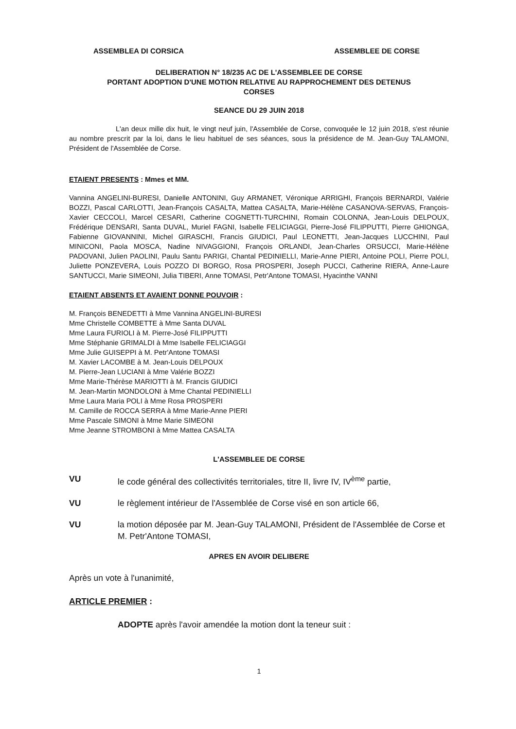ASSEMBLEA DI CORSICA ASSEMBLEE DE CORSE
DELIBERATION N° 18/235 AC DE L'ASSEMBLEE DE CORSE
PORTANT ADOPTION D'UNE MOTION RELATIVE AU RAPPROCHEMENT DES DETENUS
CORSES
SEANCE DU 29 JUIN 2018
L'an deux mille dix huit, le vingt neuf juin, l'Assemblée de Corse, convoquée le 12 juin 2018, s'est réunie au nombre prescrit par la loi, dans le lieu habituel de ses séances, sous la présidence de M. Jean-Guy TALAMONI, Président de l'Assemblée de Corse.
ETAIENT PRESENTS : Mmes et MM.
Vannina ANGELINI-BURESI, Danielle ANTONINI, Guy ARMANET, Véronique ARRIGHI, François BERNARDI, Valérie BOZZI, Pascal CARLOTTI, Jean-François CASALTA, Mattea CASALTA, Marie-Hélène CASANOVA-SERVAS, François-Xavier CECCOLI, Marcel CESARI, Catherine COGNETTI-TURCHINI, Romain COLONNA, Jean-Louis DELPOUX, Frédérique DENSARI, Santa DUVAL, Muriel FAGNI, Isabelle FELICIAGGI, Pierre-José FILIPPUTTI, Pierre GHIONGA, Fabienne GIOVANNINI, Michel GIRASCHI, Francis GIUDICI, Paul LEONETTI, Jean-Jacques LUCCHINI, Paul MINICONI, Paola MOSCA, Nadine NIVAGGIONI, François ORLANDI, Jean-Charles ORSUCCI, Marie-Hélène PADOVANI, Julien PAOLINI, Paulu Santu PARIGI, Chantal PEDINIELLI, Marie-Anne PIERI, Antoine POLI, Pierre POLI, Juliette PONZEVERA, Louis POZZO DI BORGO, Rosa PROSPERI, Joseph PUCCI, Catherine RIERA, Anne-Laure SANTUCCI, Marie SIMEONI, Julia TIBERI, Anne TOMASI, Petr'Antone TOMASI, Hyacinthe VANNI
ETAIENT ABSENTS ET AVAIENT DONNE POUVOIR :
M. François BENEDETTI à Mme Vannina ANGELINI-BURESI
Mme Christelle COMBETTE à Mme Santa DUVAL
Mme Laura FURIOLI à M. Pierre-José FILIPPUTTI
Mme Stéphanie GRIMALDI à Mme Isabelle FELICIAGGI
Mme Julie GUISEPPI à M. Petr'Antone TOMASI
M. Xavier LACOMBE à M. Jean-Louis DELPOUX
M. Pierre-Jean LUCIANI à Mme Valérie BOZZI
Mme Marie-Thérèse MARIOTTI à M. Francis GIUDICI
M. Jean-Martin MONDOLONI à Mme Chantal PEDINIELLI
Mme Laura Maria POLI à Mme Rosa PROSPERI
M. Camille de ROCCA SERRA à Mme Marie-Anne PIERI
Mme Pascale SIMONI à Mme Marie SIMEONI
Mme Jeanne STROMBONI à Mme Mattea CASALTA
L'ASSEMBLEE DE CORSE
VU le code général des collectivités territoriales, titre II, livre IV, IV<sup>ème</sup> partie,
VU le règlement intérieur de l'Assemblée de Corse visé en son article 66,
VU la motion déposée par M. Jean-Guy TALAMONI, Président de l'Assemblée de Corse et M. Petr'Antone TOMASI,
APRES EN AVOIR DELIBERE
Après un vote à l'unanimité,
ARTICLE PREMIER :
ADOPTE après l'avoir amendée la motion dont la teneur suit :
1